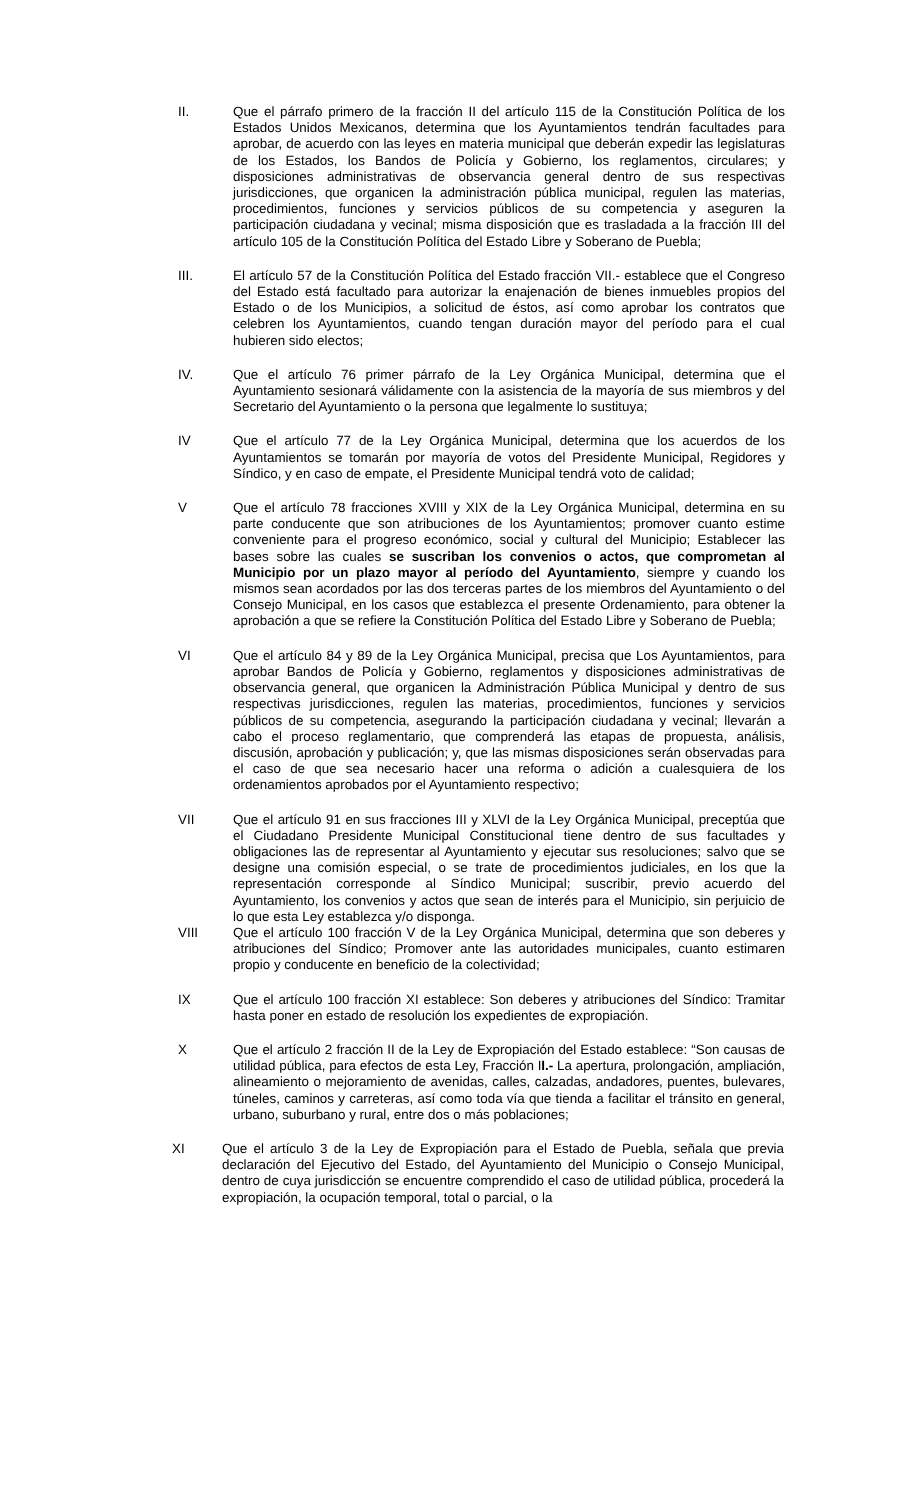II. Que el párrafo primero de la fracción II del artículo 115 de la Constitución Política de los Estados Unidos Mexicanos, determina que los Ayuntamientos tendrán facultades para aprobar, de acuerdo con las leyes en materia municipal que deberán expedir las legislaturas de los Estados, los Bandos de Policía y Gobierno, los reglamentos, circulares; y disposiciones administrativas de observancia general dentro de sus respectivas jurisdicciones, que organicen la administración pública municipal, regulen las materias, procedimientos, funciones y servicios públicos de su competencia y aseguren la participación ciudadana y vecinal; misma disposición que es trasladada a la fracción III del artículo 105 de la Constitución Política del Estado Libre y Soberano de Puebla;
III. El artículo 57 de la Constitución Política del Estado fracción VII.- establece que el Congreso del Estado está facultado para autorizar la enajenación de bienes inmuebles propios del Estado o de los Municipios, a solicitud de éstos, así como aprobar los contratos que celebren los Ayuntamientos, cuando tengan duración mayor del período para el cual hubieren sido electos;
IV. Que el artículo 76 primer párrafo de la Ley Orgánica Municipal, determina que el Ayuntamiento sesionará válidamente con la asistencia de la mayoría de sus miembros y del Secretario del Ayuntamiento o la persona que legalmente lo sustituya;
IV Que el artículo 77 de la Ley Orgánica Municipal, determina que los acuerdos de los Ayuntamientos se tomarán por mayoría de votos del Presidente Municipal, Regidores y Síndico, y en caso de empate, el Presidente Municipal tendrá voto de calidad;
V Que el artículo 78 fracciones XVIII y XIX de la Ley Orgánica Municipal, determina en su parte conducente que son atribuciones de los Ayuntamientos; promover cuanto estime conveniente para el progreso económico, social y cultural del Municipio; Establecer las bases sobre las cuales se suscriban los convenios o actos, que comprometan al Municipio por un plazo mayor al período del Ayuntamiento, siempre y cuando los mismos sean acordados por las dos terceras partes de los miembros del Ayuntamiento o del Consejo Municipal, en los casos que establezca el presente Ordenamiento, para obtener la aprobación a que se refiere la Constitución Política del Estado Libre y Soberano de Puebla;
VI Que el artículo 84 y 89 de la Ley Orgánica Municipal, precisa que Los Ayuntamientos, para aprobar Bandos de Policía y Gobierno, reglamentos y disposiciones administrativas de observancia general, que organicen la Administración Pública Municipal y dentro de sus respectivas jurisdicciones, regulen las materias, procedimientos, funciones y servicios públicos de su competencia, asegurando la participación ciudadana y vecinal; llevarán a cabo el proceso reglamentario, que comprenderá las etapas de propuesta, análisis, discusión, aprobación y publicación; y, que las mismas disposiciones serán observadas para el caso de que sea necesario hacer una reforma o adición a cualesquiera de los ordenamientos aprobados por el Ayuntamiento respectivo;
VII Que el artículo 91 en sus fracciones III y XLVI de la Ley Orgánica Municipal, preceptúa que el Ciudadano Presidente Municipal Constitucional tiene dentro de sus facultades y obligaciones las de representar al Ayuntamiento y ejecutar sus resoluciones; salvo que se designe una comisión especial, o se trate de procedimientos judiciales, en los que la representación corresponde al Síndico Municipal; suscribir, previo acuerdo del Ayuntamiento, los convenios y actos que sean de interés para el Municipio, sin perjuicio de lo que esta Ley establezca y/o disponga.
VIII Que el artículo 100 fracción V de la Ley Orgánica Municipal, determina que son deberes y atribuciones del Síndico; Promover ante las autoridades municipales, cuanto estimaren propio y conducente en beneficio de la colectividad;
IX Que el artículo 100 fracción XI establece: Son deberes y atribuciones del Síndico: Tramitar hasta poner en estado de resolución los expedientes de expropiación.
X Que el artículo 2 fracción II de la Ley de Expropiación del Estado establece: “Son causas de utilidad pública, para efectos de esta Ley, Fracción II.- La apertura, prolongación, ampliación, alineamiento o mejoramiento de avenidas, calles, calzadas, andadores, puentes, bulevares, túneles, caminos y carreteras, así como toda vía que tienda a facilitar el tránsito en general, urbano, suburbano y rural, entre dos o más poblaciones;
XI Que el artículo 3 de la Ley de Expropiación para el Estado de Puebla, señala que previa declaración del Ejecutivo del Estado, del Ayuntamiento del Municipio o Consejo Municipal, dentro de cuya jurisdicción se encuentre comprendido el caso de utilidad pública, procederá la expropiación, la ocupación temporal, total o parcial, o la